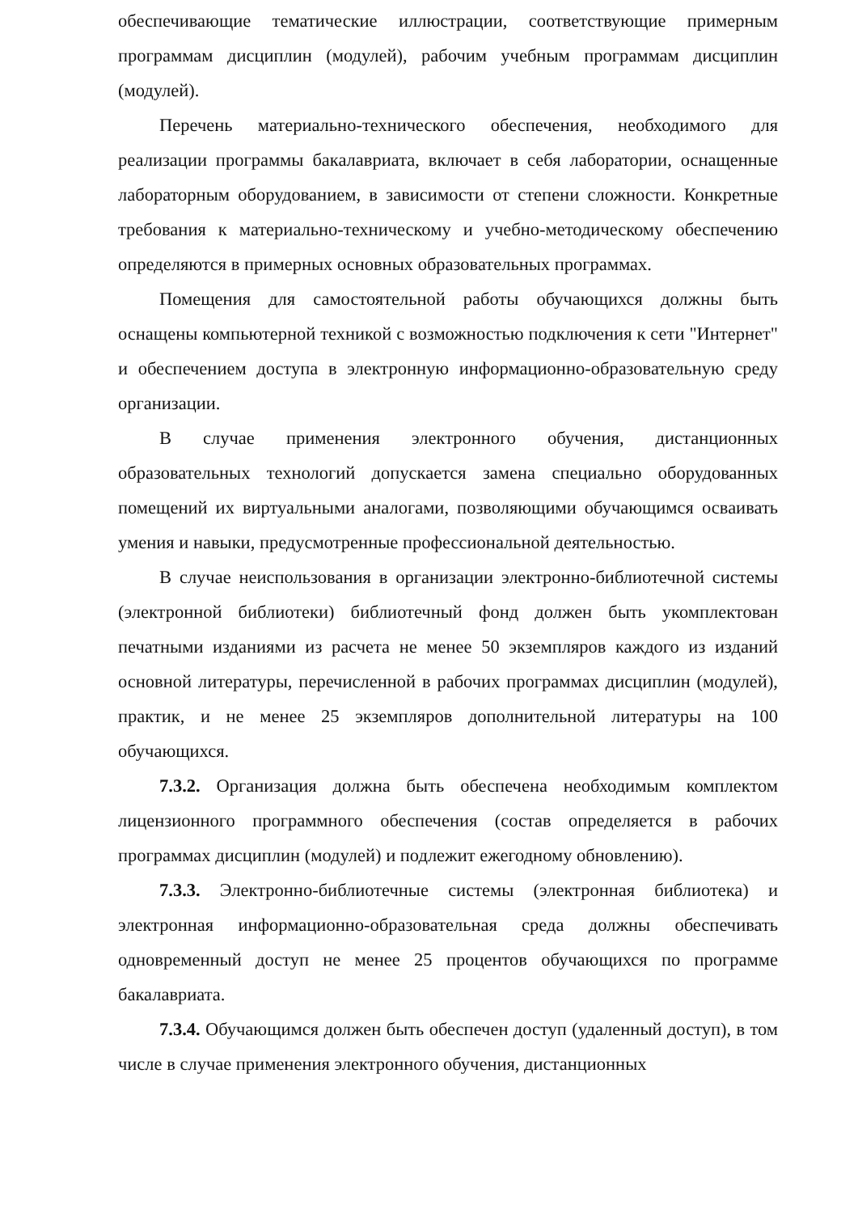обеспечивающие тематические иллюстрации, соответствующие примерным программам дисциплин (модулей), рабочим учебным программам дисциплин (модулей).
Перечень материально-технического обеспечения, необходимого для реализации программы бакалавриата, включает в себя лаборатории, оснащенные лабораторным оборудованием, в зависимости от степени сложности. Конкретные требования к материально-техническому и учебно-методическому обеспечению определяются в примерных основных образовательных программах.
Помещения для самостоятельной работы обучающихся должны быть оснащены компьютерной техникой с возможностью подключения к сети "Интернет" и обеспечением доступа в электронную информационно-образовательную среду организации.
В случае применения электронного обучения, дистанционных образовательных технологий допускается замена специально оборудованных помещений их виртуальными аналогами, позволяющими обучающимся осваивать умения и навыки, предусмотренные профессиональной деятельностью.
В случае неиспользования в организации электронно-библиотечной системы (электронной библиотеки) библиотечный фонд должен быть укомплектован печатными изданиями из расчета не менее 50 экземпляров каждого из изданий основной литературы, перечисленной в рабочих программах дисциплин (модулей), практик, и не менее 25 экземпляров дополнительной литературы на 100 обучающихся.
7.3.2. Организация должна быть обеспечена необходимым комплектом лицензионного программного обеспечения (состав определяется в рабочих программах дисциплин (модулей) и подлежит ежегодному обновлению).
7.3.3. Электронно-библиотечные системы (электронная библиотека) и электронная информационно-образовательная среда должны обеспечивать одновременный доступ не менее 25 процентов обучающихся по программе бакалавриата.
7.3.4. Обучающимся должен быть обеспечен доступ (удаленный доступ), в том числе в случае применения электронного обучения, дистанционных